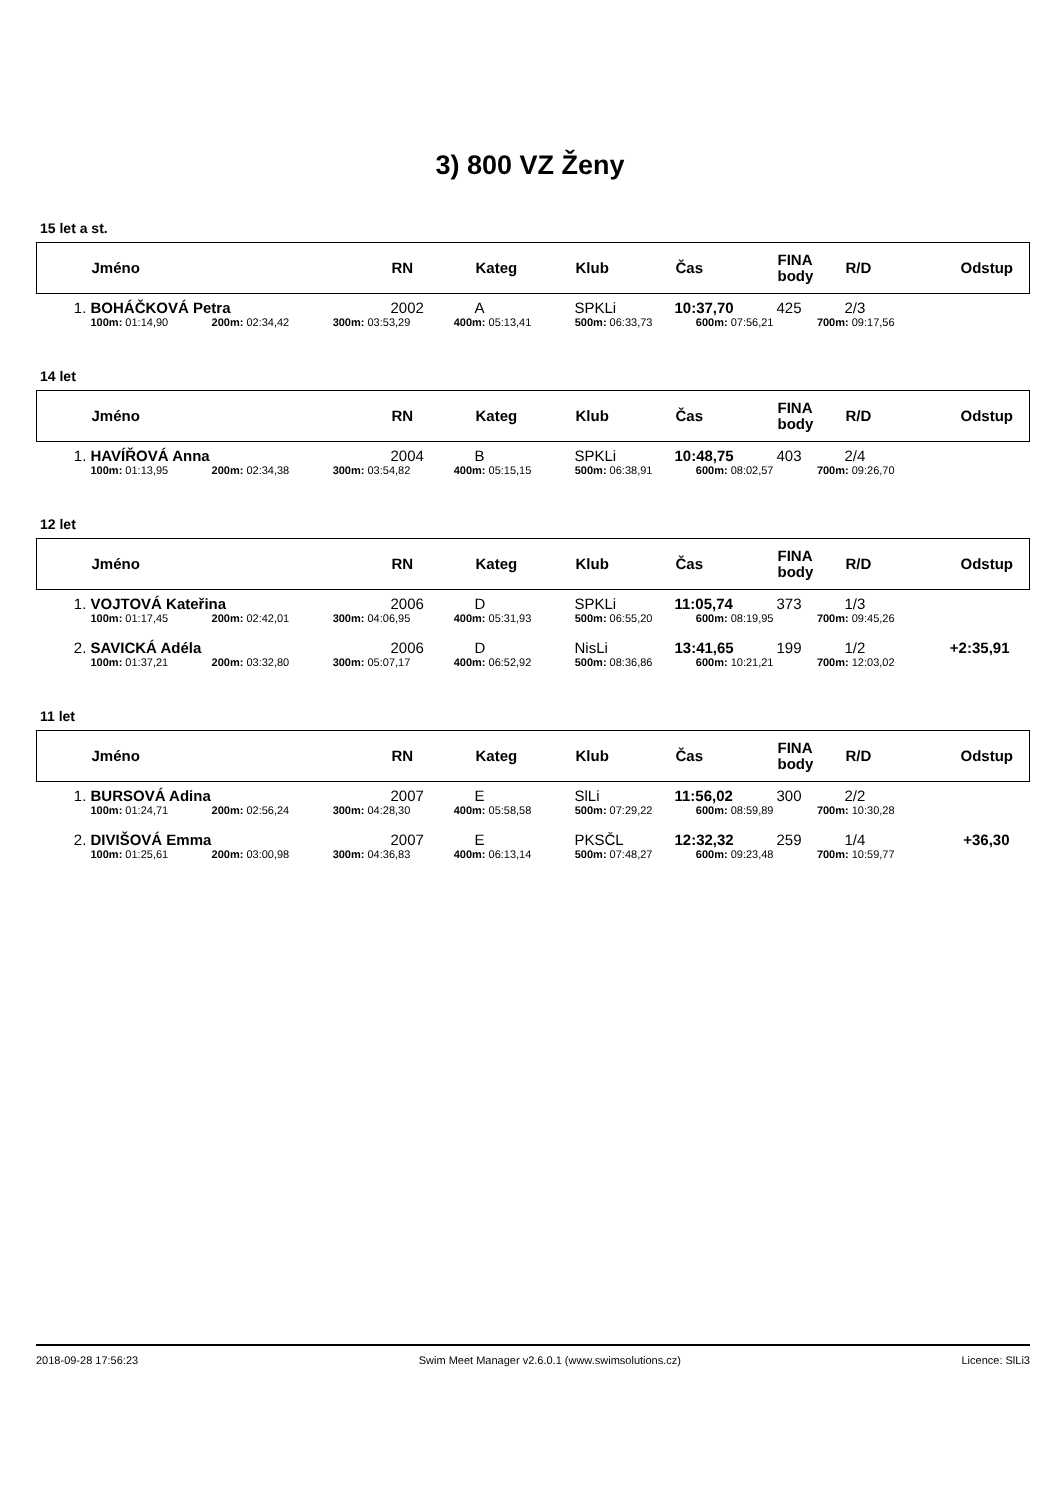3) 800 VZ Ženy
15 let a st.
| | Jméno | RN | Kateg | Klub | Čas | FINA body | R/D | Odstup |
| --- | --- | --- | --- | --- | --- | --- | --- | --- |
| 1. | BOHÁČKOVÁ Petra | 2002 | A | SPKLi | 10:37,70 | 425 | 2/3 | |
| | 100m: 01:14,90 200m: 02:34,42 300m: 03:53,29 400m: 05:13,41 500m: 06:33,73 600m: 07:56,21 700m: 09:17,56 | | | | | | | |
14 let
| | Jméno | RN | Kateg | Klub | Čas | FINA body | R/D | Odstup |
| --- | --- | --- | --- | --- | --- | --- | --- | --- |
| 1. | HAVÍŘOVÁ Anna | 2004 | B | SPKLi | 10:48,75 | 403 | 2/4 | |
| | 100m: 01:13,95 200m: 02:34,38 300m: 03:54,82 400m: 05:15,15 500m: 06:38,91 600m: 08:02,57 700m: 09:26,70 | | | | | | | |
12 let
| | Jméno | RN | Kateg | Klub | Čas | FINA body | R/D | Odstup |
| --- | --- | --- | --- | --- | --- | --- | --- | --- |
| 1. | VOJTOVÁ Kateřina | 2006 | D | SPKLi | 11:05,74 | 373 | 1/3 | |
| | 100m: 01:17,45 200m: 02:42,01 300m: 04:06,95 400m: 05:31,93 500m: 06:55,20 600m: 08:19,95 700m: 09:45,26 | | | | | | | |
| 2. | SAVICKÁ Adéla | 2006 | D | NisLi | 13:41,65 | 199 | 1/2 | +2:35,91 |
| | 100m: 01:37,21 200m: 03:32,80 300m: 05:07,17 400m: 06:52,92 500m: 08:36,86 600m: 10:21,21 700m: 12:03,02 | | | | | | | |
11 let
| | Jméno | RN | Kateg | Klub | Čas | FINA body | R/D | Odstup |
| --- | --- | --- | --- | --- | --- | --- | --- | --- |
| 1. | BURSOVÁ Adina | 2007 | E | SlLi | 11:56,02 | 300 | 2/2 | |
| | 100m: 01:24,71 200m: 02:56,24 300m: 04:28,30 400m: 05:58,58 500m: 07:29,22 600m: 08:59,89 700m: 10:30,28 | | | | | | | |
| 2. | DIVIŠOVÁ Emma | 2007 | E | PKSČL | 12:32,32 | 259 | 1/4 | +36,30 |
| | 100m: 01:25,61 200m: 03:00,98 300m: 04:36,83 400m: 06:13,14 500m: 07:48,27 600m: 09:23,48 700m: 10:59,77 | | | | | | | |
2018-09-28 17:56:23 Swim Meet Manager v2.6.0.1 (www.swimsolutions.cz) Licence: SlLi3